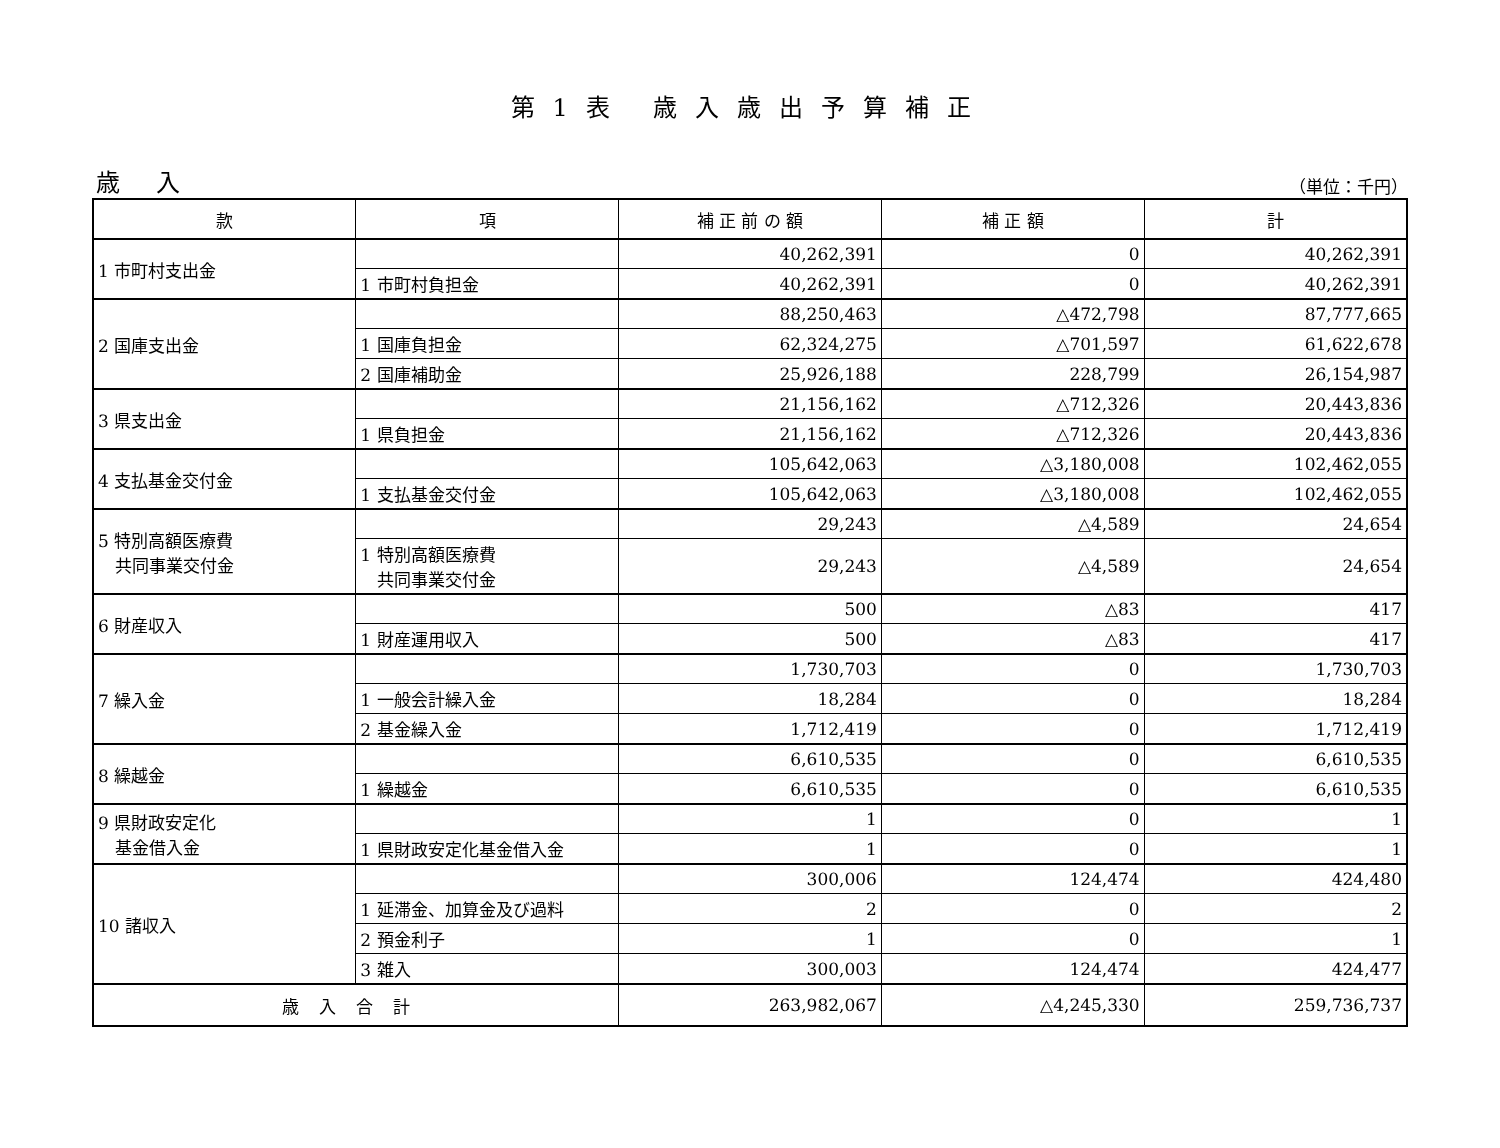第1表 歳入歳出予算補正
歳 入 （単位：千円）
| 款 | 項 | 補 正 前 の 額 | 補 正 額 | 計 |
| --- | --- | --- | --- | --- |
| 1 市町村支出金 | | 40,262,391 | 0 | 40,262,391 |
| | 1 市町村負担金 | 40,262,391 | 0 | 40,262,391 |
| 2 国庫支出金 | | 88,250,463 | △472,798 | 87,777,665 |
| | 1 国庫負担金 | 62,324,275 | △701,597 | 61,622,678 |
| | 2 国庫補助金 | 25,926,188 | 228,799 | 26,154,987 |
| 3 県支出金 | | 21,156,162 | △712,326 | 20,443,836 |
| | 1 県負担金 | 21,156,162 | △712,326 | 20,443,836 |
| 4 支払基金交付金 | | 105,642,063 | △3,180,008 | 102,462,055 |
| | 1 支払基金交付金 | 105,642,063 | △3,180,008 | 102,462,055 |
| 5 特別高額医療費 共同事業交付金 | | 29,243 | △4,589 | 24,654 |
| | 1 特別高額医療費 共同事業交付金 | 29,243 | △4,589 | 24,654 |
| 6 財産収入 | | 500 | △83 | 417 |
| | 1 財産運用収入 | 500 | △83 | 417 |
| 7 繰入金 | | 1,730,703 | 0 | 1,730,703 |
| | 1 一般会計繰入金 | 18,284 | 0 | 18,284 |
| | 2 基金繰入金 | 1,712,419 | 0 | 1,712,419 |
| 8 繰越金 | | 6,610,535 | 0 | 6,610,535 |
| | 1 繰越金 | 6,610,535 | 0 | 6,610,535 |
| 9 県財政安定化 基金借入金 | | 1 | 0 | 1 |
| | 1 県財政安定化基金借入金 | 1 | 0 | 1 |
| 10 諸収入 | | 300,006 | 124,474 | 424,480 |
| | 1 延滞金、加算金及び過料 | 2 | 0 | 2 |
| | 2 預金利子 | 1 | 0 | 1 |
| | 3 雑入 | 300,003 | 124,474 | 424,477 |
| 歳入合計 | | 263,982,067 | △4,245,330 | 259,736,737 |